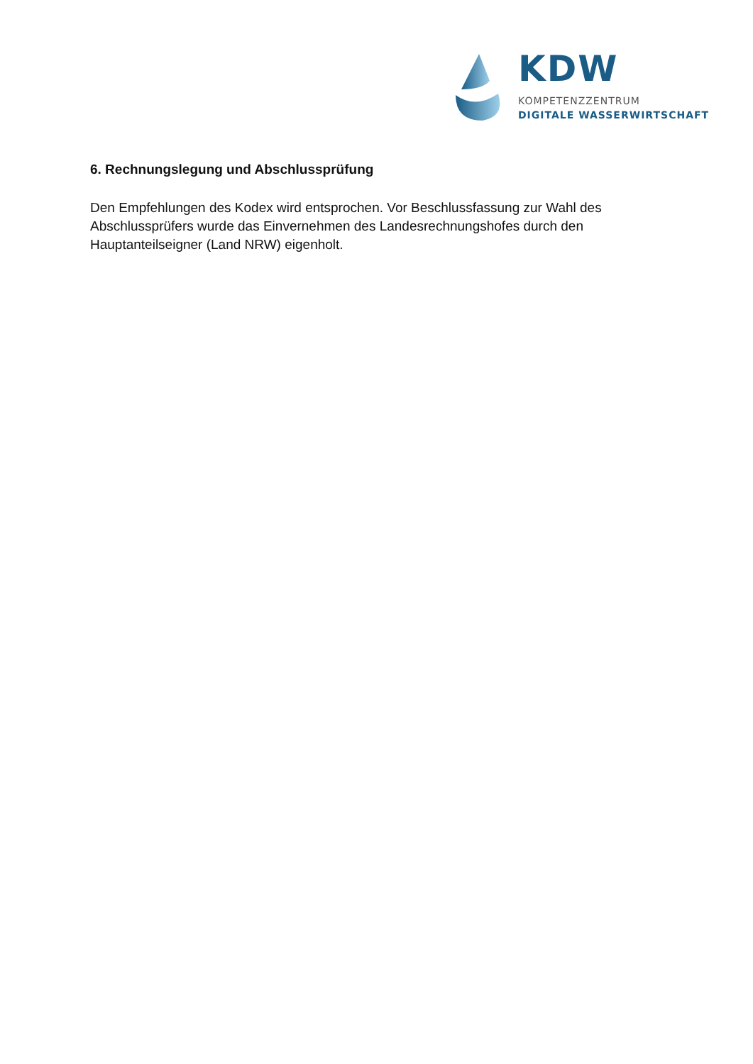KDW
KOMPETENZZENTRUM
DIGITALE WASSERWIRTSCHAFT
6. Rechnungslegung und Abschlussprüfung
Den Empfehlungen des Kodex wird entsprochen. Vor Beschlussfassung zur Wahl des Abschlussprüfers wurde das Einvernehmen des Landesrechnungshofes durch den Hauptanteilseigner (Land NRW) eigenholt.